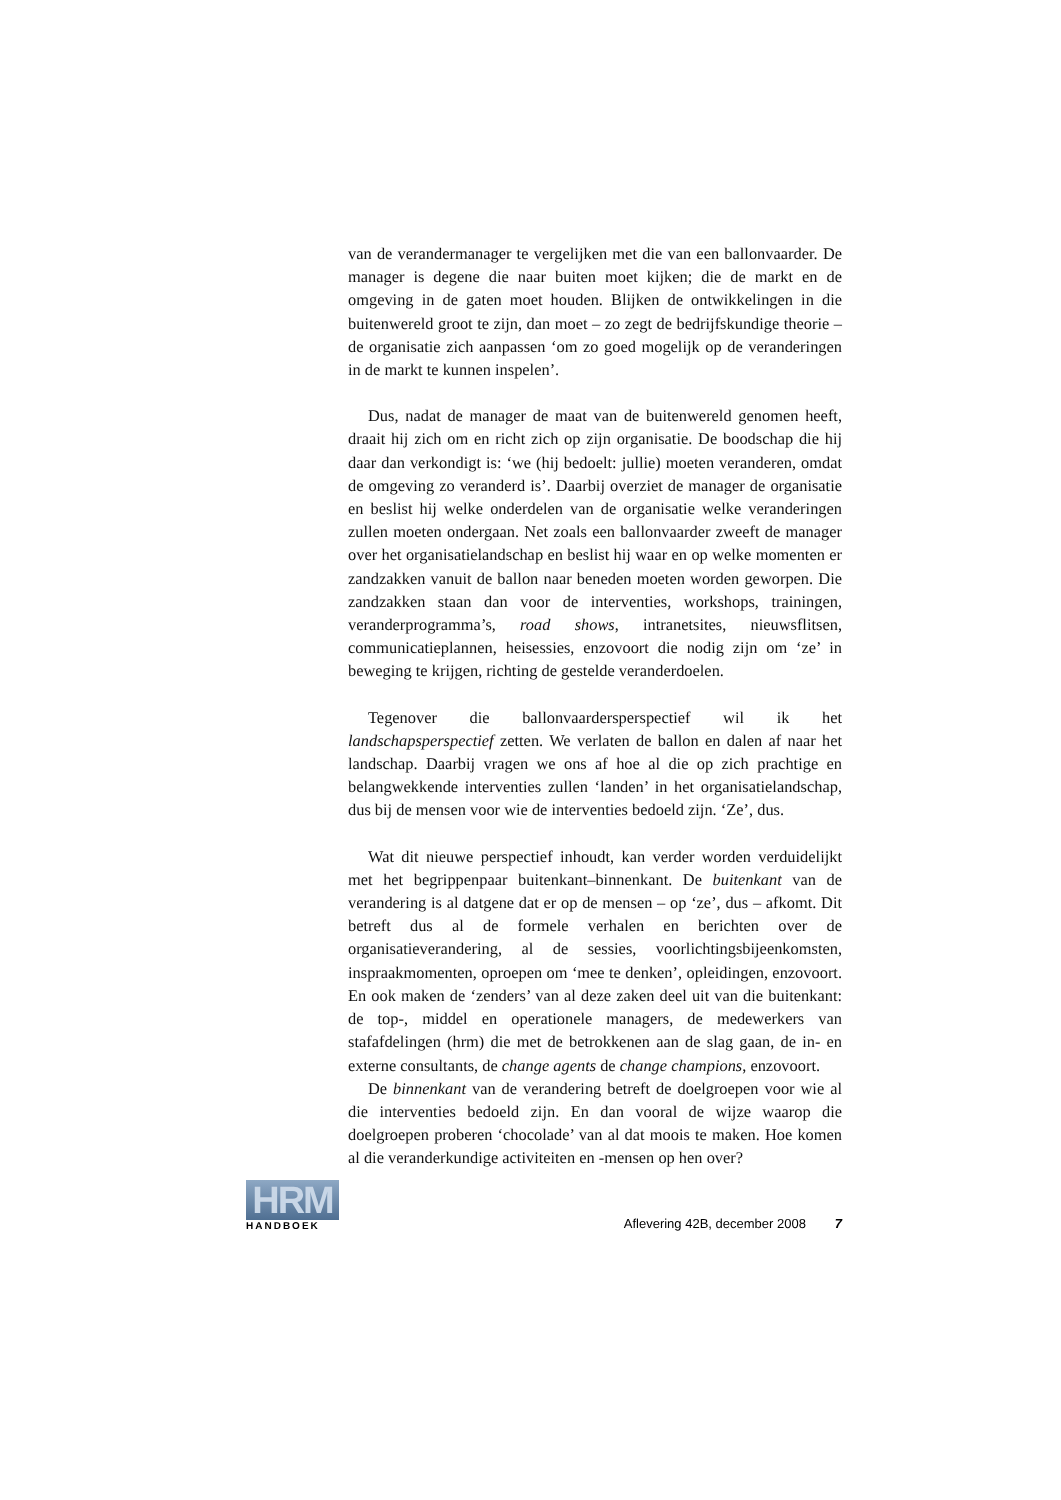van de verandermanager te vergelijken met die van een ballonvaarder. De manager is degene die naar buiten moet kijken; die de markt en de omgeving in de gaten moet houden. Blijken de ontwikkelingen in die buitenwereld groot te zijn, dan moet – zo zegt de bedrijfskundige theorie – de organisatie zich aanpassen ‘om zo goed mogelijk op de veranderingen in de markt te kunnen inspelen’.
Dus, nadat de manager de maat van de buitenwereld genomen heeft, draait hij zich om en richt zich op zijn organisatie. De boodschap die hij daar dan verkondigt is: ‘we (hij bedoelt: jullie) moeten veranderen, omdat de omgeving zo veranderd is’. Daarbij overziet de manager de organisatie en beslist hij welke onderdelen van de organisatie welke veranderingen zullen moeten ondergaan. Net zoals een ballonvaarder zweeft de manager over het organisatielandschap en beslist hij waar en op welke momenten er zandzakken vanuit de ballon naar beneden moeten worden geworpen. Die zandzakken staan dan voor de interventies, workshops, trainingen, veranderprogramma’s, road shows, intranetsites, nieuwsflitsen, communicatieplannen, heisessies, enzovoort die nodig zijn om ‘ze’ in beweging te krijgen, richting de gestelde veranderdoelen.
Tegenover die ballonvaardersperspectief wil ik het landschapsperspectief zetten. We verlaten de ballon en dalen af naar het landschap. Daarbij vragen we ons af hoe al die op zich prachtige en belangwekkende interventies zullen ‘landen’ in het organisatielandschap, dus bij de mensen voor wie de interventies bedoeld zijn. ‘Ze’, dus.
Wat dit nieuwe perspectief inhoudt, kan verder worden verduidelijkt met het begrippenpaar buitenkant–binnenkant. De buitenkant van de verandering is al datgene dat er op de mensen – op ‘ze’, dus – afkomt. Dit betreft dus al de formele verhalen en berichten over de organisatieverandering, al de sessies, voorlichtingsbijeenkomsten, inspraakmomenten, oproepen om ‘mee te denken’, opleidingen, enzovoort. En ook maken de ‘zenders’ van al deze zaken deel uit van die buitenkant: de top-, middel en operationele managers, de medewerkers van stafafdelingen (hrm) die met de betrokkenen aan de slag gaan, de in- en externe consultants, de change agents de change champions, enzovoort.
De binnenkant van de verandering betreft de doelgroepen voor wie al die interventies bedoeld zijn. En dan vooral de wijze waarop die doelgroepen proberen ‘chocolade’ van al dat moois te maken. Hoe komen al die veranderkundige activiteiten en -mensen op hen over?
HRM
HANDBOEK
Aflevering 42B, december 2008 7